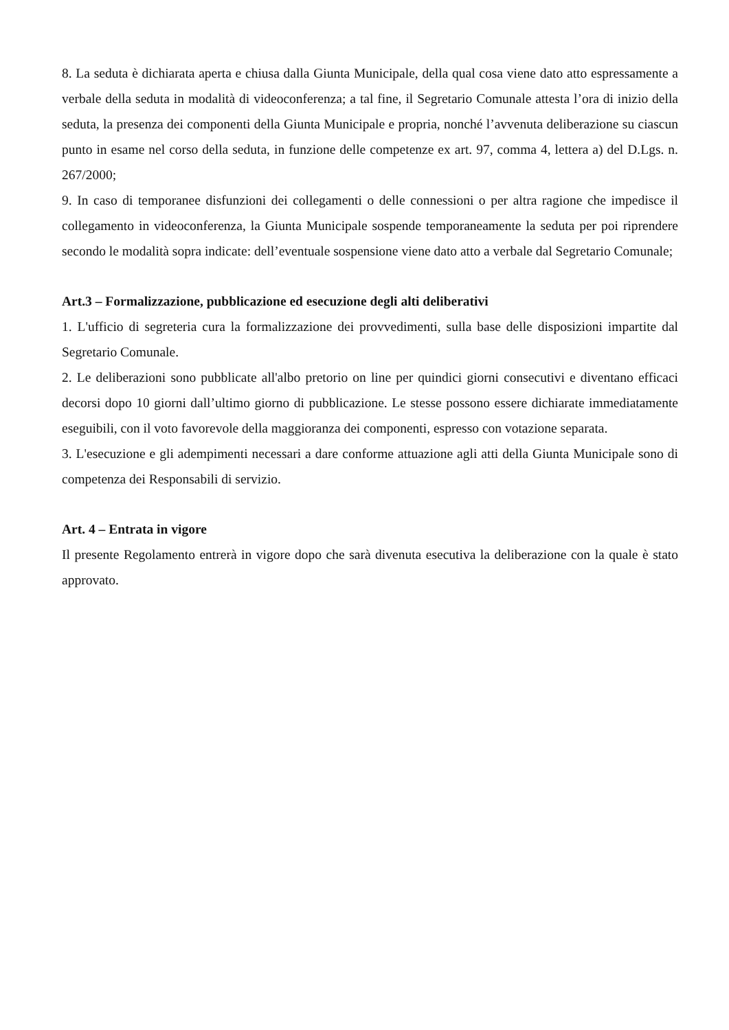8. La seduta è dichiarata aperta e chiusa dalla Giunta Municipale, della qual cosa viene dato atto espressamente a verbale della seduta in modalità di videoconferenza; a tal fine, il Segretario Comunale attesta l’ora di inizio della seduta, la presenza dei componenti della Giunta Municipale e propria, nonché l’avvenuta deliberazione su ciascun punto in esame nel corso della seduta, in funzione delle competenze ex art. 97, comma 4, lettera a) del D.Lgs. n. 267/2000;
9. In caso di temporanee disfunzioni dei collegamenti o delle connessioni o per altra ragione che impedisce il collegamento in videoconferenza, la Giunta Municipale sospende temporaneamente la seduta per poi riprendere secondo le modalità sopra indicate: dell’eventuale sospensione viene dato atto a verbale dal Segretario Comunale;
Art.3 – Formalizzazione, pubblicazione ed esecuzione degli alti deliberativi
1. L'ufficio di segreteria cura la formalizzazione dei provvedimenti, sulla base delle disposizioni impartite dal Segretario Comunale.
2. Le deliberazioni sono pubblicate all'albo pretorio on line per quindici giorni consecutivi e diventano efficaci decorsi dopo 10 giorni dall’ultimo giorno di pubblicazione. Le stesse possono essere dichiarate immediatamente eseguibili, con il voto favorevole della maggioranza dei componenti, espresso con votazione separata.
3. L'esecuzione e gli adempimenti necessari a dare conforme attuazione agli atti della Giunta Municipale sono di competenza dei Responsabili di servizio.
Art. 4 – Entrata in vigore
Il presente Regolamento entrerà in vigore dopo che sarà divenuta esecutiva la deliberazione con la quale è stato approvato.